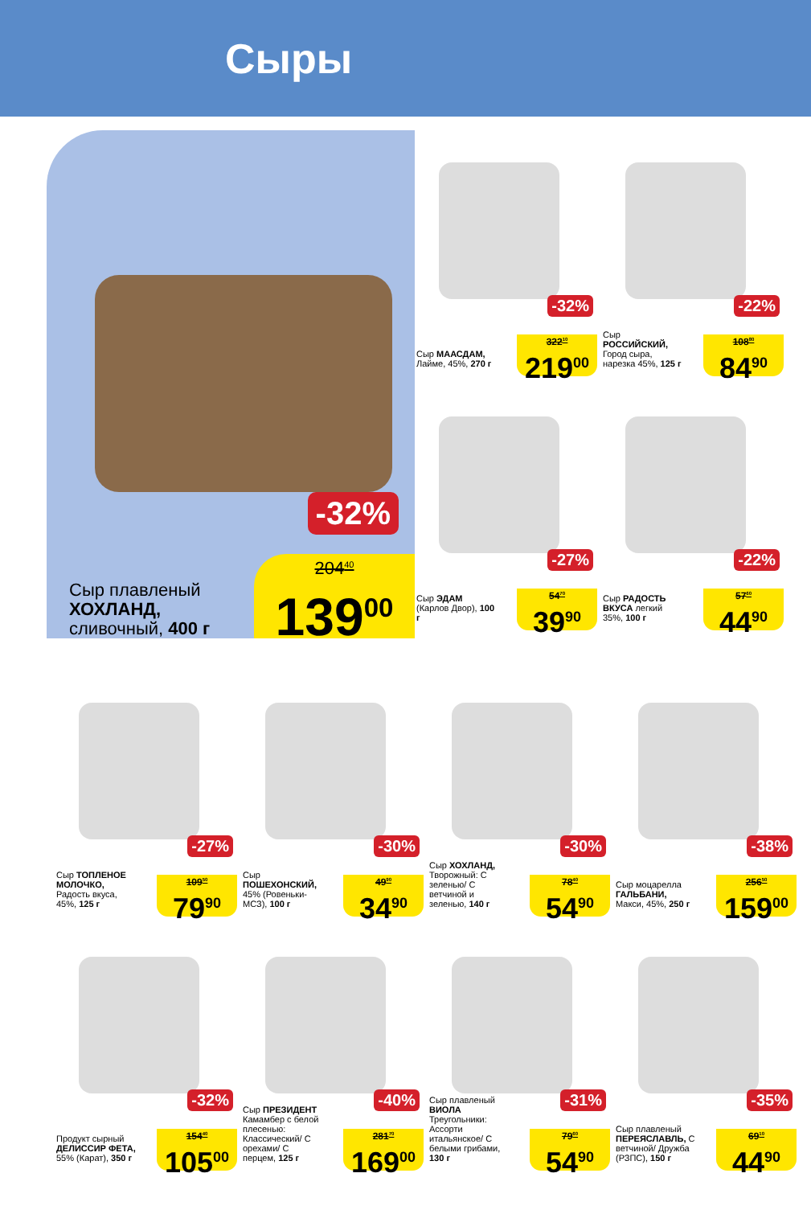Сыры
-32%
Сыр плавленый
ХОХЛАНД,
сливочный, 400 г
204<sup>40</sup>
139<sup>00</sup>
-32%
Сыр МААСДАМ, Лайме, 45%, 270 г
322<sup>10</sup>
219<sup>00</sup>
-22%
Сыр РОССИЙСКИЙ, Город сыра, нарезка 45%, 125 г
108<sup>80</sup>
84<sup>90</sup>
-27%
Сыр ЭДАМ (Карлов Двор), 100 г
54<sup>70</sup>
39<sup>90</sup>
-22%
Сыр РАДОСТЬ ВКУСА легкий 35%, 100 г
57<sup>60</sup>
44<sup>90</sup>
-27%
Сыр ТОПЛЕНОЕ МОЛОЧКО, Радость вкуса, 45%, 125 г
109<sup>50</sup>
79<sup>90</sup>
-30%
Сыр ПОШЕХОНСКИЙ, 45% (Ровеньки-МСЗ), 100 г
49<sup>90</sup>
34<sup>90</sup>
-30%
Сыр ХОХЛАНД, Творожный: С зеленью/ С ветчиной и зеленью, 140 г
78<sup>40</sup>
54<sup>90</sup>
-38%
Сыр моцарелла ГАЛЬБАНИ, Макси, 45%, 250 г
256<sup>50</sup>
159<sup>00</sup>
-32%
Продукт сырный ДЕЛИССИР ФЕТА, 55% (Карат), 350 г
154<sup>40</sup>
105<sup>00</sup>
-40%
Сыр ПРЕЗИДЕНТ Камамбер с белой плесенью: Классический/ С орехами/ С перцем, 125 г
281<sup>70</sup>
169<sup>00</sup>
-31%
Сыр плавленый ВИОЛА Треугольники: Ассорти итальянское/ С белыми грибами, 130 г
79<sup>60</sup>
54<sup>90</sup>
-35%
Сыр плавленый ПЕРЕЯСЛАВЛЬ, С ветчиной/ Дружба (РЗПС), 150 г
69<sup>10</sup>
44<sup>90</sup>